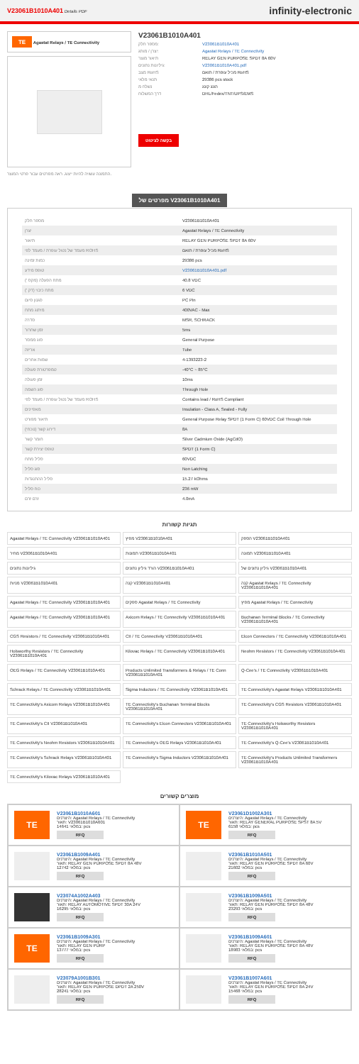V23061B1010A401 Details PDF
infinity-electronic
TE Agastat Relays / TE Connectivity
התמונה עשויה להיות ייצוג. ראה מפרטים עבור פרטי המוצר.
V23061B1010A401
מספר חלק: V23061B1010A401
יצרן / מותג: Agastat Relays / TE Connectivity
תיאור מוצר RELAY GEN PURPOSE SPDT 8A 60V
גיליונות נתונים: V23061B1010A401.pdf
מצב RoHS מכיל עופרת / תואם RoHS
תנאי מלאי 29386 pcs stock
נשלח מ הונג קונג
דרך המשלוח DHL/Fedex/TNT/UPS/EMS
בקשה לציטוט
מפרטים של V23061B1010A401
| מספר חלק | V23061B1010A401 |
| יצרן | Agastat Relays / TE Connectivity |
| תיאור | RELAY GEN PURPOSE SPDT 8A 60V |
| מעמד של נטול עופרת / מעמד לפי ROHS | מכיל עופרת / תואם RoHS |
| כמות זמינה | 29386 pcs |
| טופס מידע | V23061B1010A401.pdf |
| מתח הפעלה (מקס ') | 40.8 VDC |
| מתח כיבוי (דק ') | 6 VDC |
| סגנון סיום | PC Pin |
| מיתוג מתח | 400VAC - Max |
| סדרה | MSR, SCHRACK |
| זמן שחרור | 5ms |
| סוג ממסר | General Purpose |
| אריזה | Tube |
| שמות אחרים | 4-1393223-2 |
| טמפרטורת פעולה | -40°C ~ 85°C |
| זמן פעולה | 10ms |
| סוג השמה | Through Hole |
| מעמד של נטול עופרת / מעמד לפי ROHS | Contains lead / RoHS Compliant |
| מאפיינים | Insulation - Class A, Sealed - Fully |
| תיאור מפורט | General Purpose Relay SPDT (1 Form C) 60VDC Coil Through Hole |
| דירוג קשר (נוכחי) | 8A |
| חומר קשר | Silver Cadmium Oxide (AgCdO) |
| טופס יצירת קשר | SPDT (1 Form C) |
| סליל מתח | 60VDC |
| סוג סליל | Non Latching |
| סליל ההתנגדות | 15.27 kOhms |
| כוח סליל | 236 mW |
| זרם זרם | 4.0mA |
תגיות קשורות
Agastat Relays / TE Connectivity V23061B1010A401
מפיץ V23061B1010A401
הספק V23061B1010A401
מחיר V23061B1010A401
תמונות V23061B1010A401
תמונה V23061B1010A401
גיליונות נתונים
הורד גיליון נתונים V23061B1010A401
גיליון נתונים של V23061B1010A401
מניות V23061B1010A401
קנה V23061B1010A401
קנה Agastat Relays / TE Connectivity V23061B1010A401
Agastat Relays / TE Connectivity V23061B1010A401
ספקים Agastat Relays / TE Connectivity
מפיץ Agastat Relays / TE Connectivity
Agastat Relays / TE Connectivity V23061B1010A401
Axicom Relays / TE Connectivity V23061B1010A401
Buchanan Terminal Blocks / TE Connectivity V23061B1010A401
CGS Resistors / TE Connectivity V23061B1010A401
CII / TE Connectivity V23061B1010A401
Elcon Connectors / TE Connectivity V23061B1010A401
Holsworthy Resistors / TE Connectivity V23061B1010A401
Kilovac Relays / TE Connectivity V23061B1010A401
Neohm Resistors / TE Connectivity V23061B1010A401
OEG Relays / TE Connectivity V23061B1010A401
Products Unlimited Transformers & Relays / TE Conn V23061B1010A401
Q-Cee's / TE Connectivity V23061B1010A401
Schrack Relays / TE Connectivity V23061B1010A401
Sigma Inductors / TE Connectivity V23061B1010A401
TE Connectivity's Agastat Relays V23061B1010A401
TE Connectivity's Axicom Relays V23061B1010A401
TE Connectivity's Buchanan Terminal Blocks V23061B1010A401
TE Connectivity's CGS Resistors V23061B1010A401
TE Connectivity's CII V23061B1010A401
TE Connectivity's Elcon Connectors V23061B1010A401
TE Connectivity's Holsworthy Resistors V23061B1010A401
TE Connectivity's Neohm Resistors V23061B1010A401
TE Connectivity's OEG Relays V23061B1010A401
TE Connectivity's Q-Cee's V23061B1010A401
TE Connectivity's Schrack Relays V23061B1010A401
TE Connectivity's Sigma Inductors V23061B1010A401
TE Connectivity's Products Unlimited Transformers V23061B1010A401
TE Connectivity's Kilovac Relays V23061B1010A401
מוצרים קשורים
TE
V23061B1010A601
היצרנים: Agastat Relays / TE Connectivity
תאור: V23061B1010A601
14641 במלאי: pcs
RFQ
TE
V23061D1002A301
היצרנים: Agastat Relays / TE Connectivity
תאור: RELAY GENERAL PURPOSE SPST 8A 5V
6158 במלאי: pcs
RFQ
V23061B1009A401
היצרנים: Agastat Relays / TE Connectivity
תאור: RELAY GEN PURPOSE SPDT 8A 48V
12742 במלאי: pcs
RFQ
V23061B1010A501
היצרנים: Agastat Relays / TE Connectivity
תאור: RELAY GEN PURPOSE SPDT 8A 60V
21602 במלאי: pcs
RFQ
V23074A1002A403
היצרנים: Agastat Relays / TE Connectivity
תאור: RELAY AUTOMOTIVE SPDT 30A 24V
16295 במלאי: pcs
RFQ
V23061B1009A501
היצרנים: Agastat Relays / TE Connectivity
תאור: RELAY GEN PURPOSE SPDT 8A 48V
23293 במלאי: pcs
RFQ
TE
V23061B1009A301
היצרנים: Agastat Relays / TE Connectivity
תאור: RELAY GEN PURP
13777 במלאי: pcs
RFQ
V23061B1009A601
היצרנים: Agastat Relays / TE Connectivity
תאור: RELAY GEN PURPOSE SPDT 8A 48V
18983 במלאי: pcs
RFQ
V23079A1001B301
היצרנים: Agastat Relays / TE Connectivity
תאור: RELAY GEN PURPOSE DPDT 2A 250V
28241 במלאי: pcs
RFQ
V23061B1007A601
היצרנים: Agastat Relays / TE Connectivity
תאור: RELAY GEN PURPOSE SPDT 8A 24V
15468 במלאי: pcs
RFQ